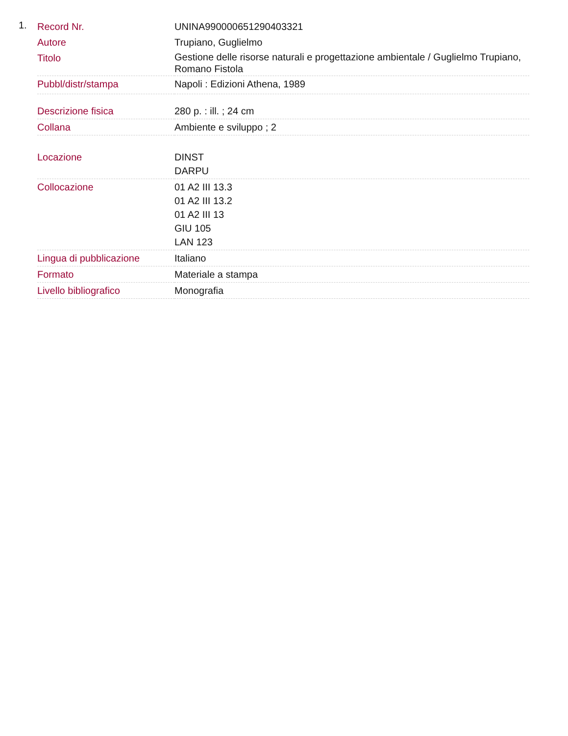1.
| Record Nr. | UNINA990000651290403321 |
| Autore | Trupiano, Guglielmo |
| Titolo | Gestione delle risorse naturali e progettazione ambientale / Guglielmo Trupiano, Romano Fistola |
| Pubbl/distr/stampa | Napoli : Edizioni Athena, 1989 |
| Descrizione fisica | 280 p. : ill. ; 24 cm |
| Collana | Ambiente e sviluppo ; 2 |
| Locazione | DINST DARPU |
| Collocazione | 01 A2 III 13.3 01 A2 III 13.2 01 A2 III 13 GIU 105 LAN 123 |
| Lingua di pubblicazione | Italiano |
| Formato | Materiale a stampa |
| Livello bibliografico | Monografia |